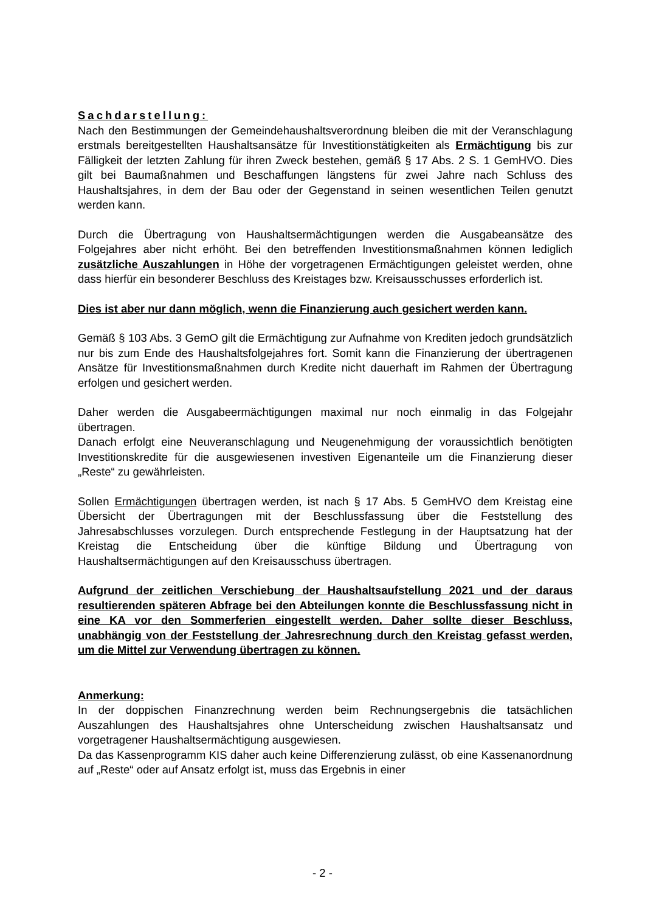Sachdarstellung:
Nach den Bestimmungen der Gemeindehaushaltsverordnung bleiben die mit der Veranschlagung erstmals bereitgestellten Haushaltsansätze für Investitionstätigkeiten als Ermächtigung bis zur Fälligkeit der letzten Zahlung für ihren Zweck bestehen, gemäß § 17 Abs. 2 S. 1 GemHVO. Dies gilt bei Baumaßnahmen und Beschaffungen längstens für zwei Jahre nach Schluss des Haushaltsjahres, in dem der Bau oder der Gegenstand in seinen wesentlichen Teilen genutzt werden kann.
Durch die Übertragung von Haushaltsermächtigungen werden die Ausgabeansätze des Folgejahres aber nicht erhöht. Bei den betreffenden Investitionsmaßnahmen können lediglich zusätzliche Auszahlungen in Höhe der vorgetragenen Ermächtigungen geleistet werden, ohne dass hierfür ein besonderer Beschluss des Kreistages bzw. Kreisausschusses erforderlich ist.
Dies ist aber nur dann möglich, wenn die Finanzierung auch gesichert werden kann.
Gemäß § 103 Abs. 3 GemO gilt die Ermächtigung zur Aufnahme von Krediten jedoch grundsätzlich nur bis zum Ende des Haushaltsfolgejahres fort. Somit kann die Finanzierung der übertragenen Ansätze für Investitionsmaßnahmen durch Kredite nicht dauerhaft im Rahmen der Übertragung erfolgen und gesichert werden.
Daher werden die Ausgabeermächtigungen maximal nur noch einmalig in das Folgejahr übertragen.
Danach erfolgt eine Neuveranschlagung und Neugenehmigung der voraussichtlich benötigten Investitionskredite für die ausgewiesenen investiven Eigenanteile um die Finanzierung dieser „Reste“ zu gewährleisten.
Sollen Ermächtigungen übertragen werden, ist nach § 17 Abs. 5 GemHVO dem Kreistag eine Übersicht der Übertragungen mit der Beschlussfassung über die Feststellung des Jahresabschlusses vorzulegen. Durch entsprechende Festlegung in der Hauptsatzung hat der Kreistag die Entscheidung über die künftige Bildung und Übertragung von Haushaltsermächtigungen auf den Kreisausschuss übertragen.
Aufgrund der zeitlichen Verschiebung der Haushaltsaufstellung 2021 und der daraus resultierenden späteren Abfrage bei den Abteilungen konnte die Beschlussfassung nicht in eine KA vor den Sommerferien eingestellt werden. Daher sollte dieser Beschluss, unabhängig von der Feststellung der Jahresrechnung durch den Kreistag gefasst werden, um die Mittel zur Verwendung übertragen zu können.
Anmerkung:
In der doppischen Finanzrechnung werden beim Rechnungsergebnis die tatsächlichen Auszahlungen des Haushaltsjahres ohne Unterscheidung zwischen Haushaltsansatz und vorgetragener Haushaltsermächtigung ausgewiesen.
Da das Kassenprogramm KIS daher auch keine Differenzierung zulässt, ob eine Kassenanordnung auf „Reste“ oder auf Ansatz erfolgt ist, muss das Ergebnis in einer
- 2 -